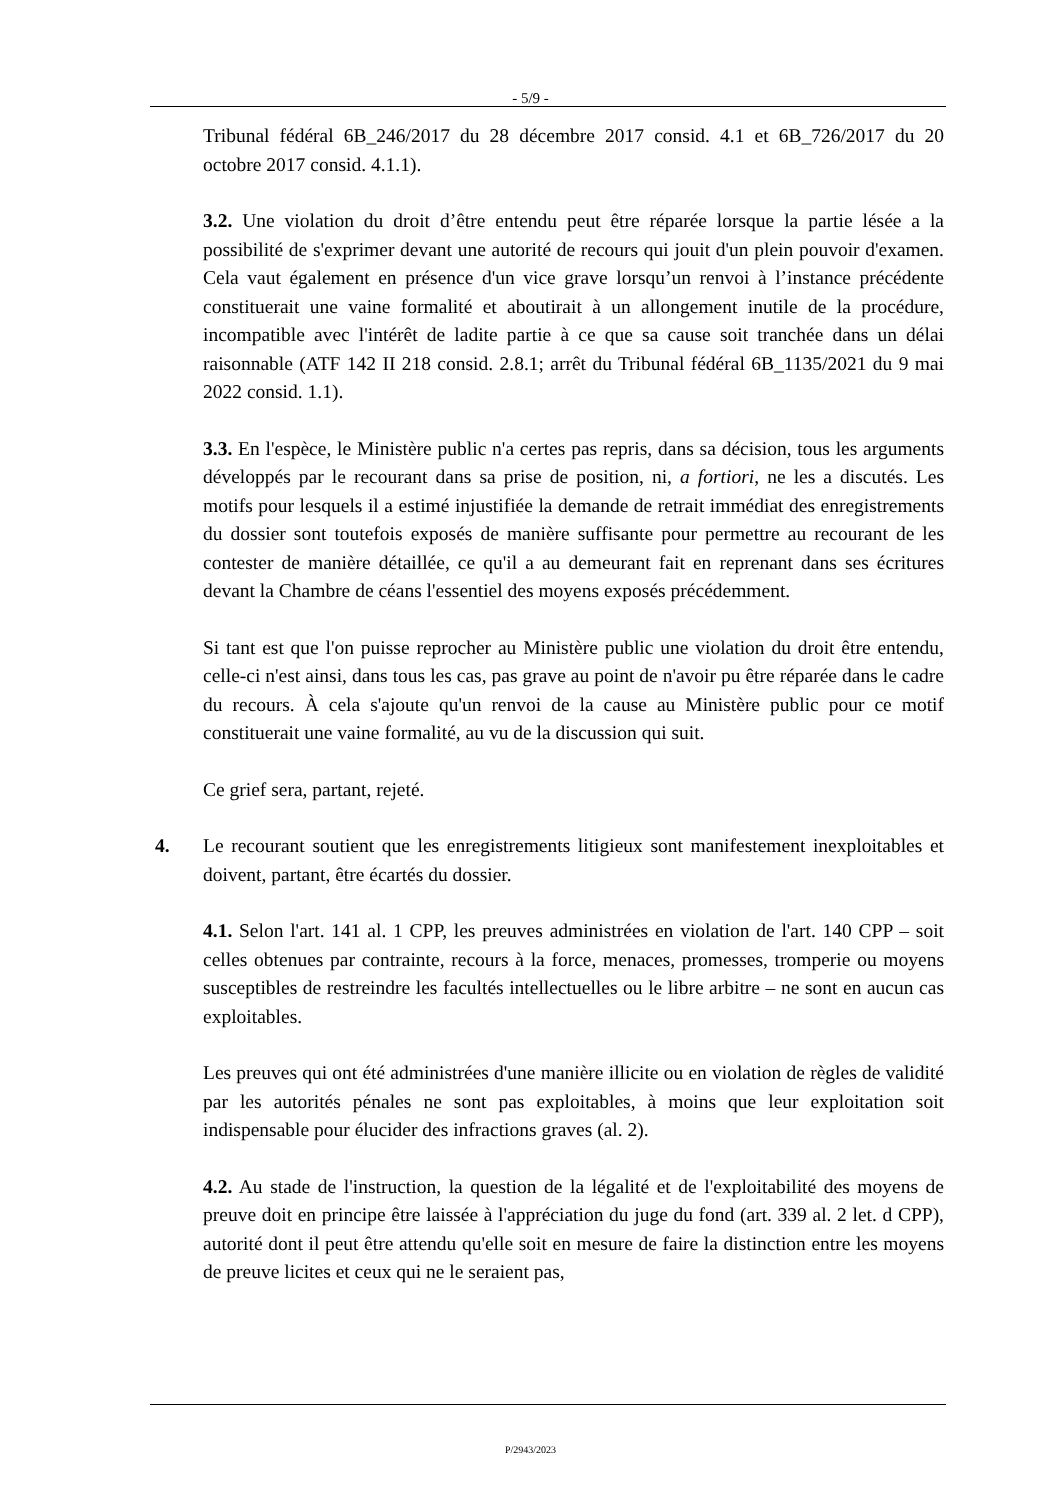- 5/9 -
Tribunal fédéral 6B_246/2017 du 28 décembre 2017 consid. 4.1 et 6B_726/2017 du 20 octobre 2017 consid. 4.1.1).
3.2. Une violation du droit d’être entendu peut être réparée lorsque la partie lésée a la possibilité de s'exprimer devant une autorité de recours qui jouit d'un plein pouvoir d'examen. Cela vaut également en présence d'un vice grave lorsqu’un renvoi à l’instance précédente constituerait une vaine formalité et aboutirait à un allongement inutile de la procédure, incompatible avec l'intérêt de ladite partie à ce que sa cause soit tranchée dans un délai raisonnable (ATF 142 II 218 consid. 2.8.1; arrêt du Tribunal fédéral 6B_1135/2021 du 9 mai 2022 consid. 1.1).
3.3. En l'espèce, le Ministère public n'a certes pas repris, dans sa décision, tous les arguments développés par le recourant dans sa prise de position, ni, a fortiori, ne les a discutés. Les motifs pour lesquels il a estimé injustifiée la demande de retrait immédiat des enregistrements du dossier sont toutefois exposés de manière suffisante pour permettre au recourant de les contester de manière détaillée, ce qu'il a au demeurant fait en reprenant dans ses écritures devant la Chambre de céans l'essentiel des moyens exposés précédemment.
Si tant est que l'on puisse reprocher au Ministère public une violation du droit être entendu, celle-ci n'est ainsi, dans tous les cas, pas grave au point de n'avoir pu être réparée dans le cadre du recours. À cela s'ajoute qu'un renvoi de la cause au Ministère public pour ce motif constituerait une vaine formalité, au vu de la discussion qui suit.
Ce grief sera, partant, rejeté.
4. Le recourant soutient que les enregistrements litigieux sont manifestement inexploitables et doivent, partant, être écartés du dossier.
4.1. Selon l'art. 141 al. 1 CPP, les preuves administrées en violation de l'art. 140 CPP – soit celles obtenues par contrainte, recours à la force, menaces, promesses, tromperie ou moyens susceptibles de restreindre les facultés intellectuelles ou le libre arbitre – ne sont en aucun cas exploitables.
Les preuves qui ont été administrées d'une manière illicite ou en violation de règles de validité par les autorités pénales ne sont pas exploitables, à moins que leur exploitation soit indispensable pour élucider des infractions graves (al. 2).
4.2. Au stade de l'instruction, la question de la légalité et de l'exploitabilité des moyens de preuve doit en principe être laissée à l'appréciation du juge du fond (art. 339 al. 2 let. d CPP), autorité dont il peut être attendu qu'elle soit en mesure de faire la distinction entre les moyens de preuve licites et ceux qui ne le seraient pas,
P/2943/2023